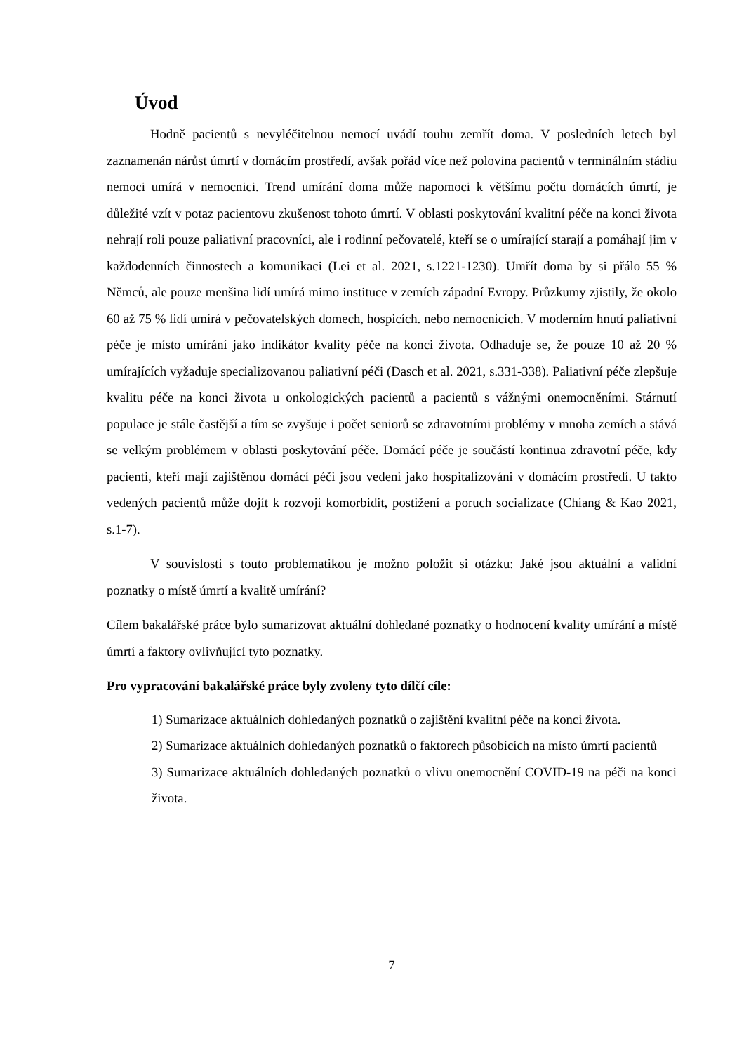Úvod
Hodně pacientů s nevyléčitelnou nemocí uvádí touhu zemřít doma. V posledních letech byl zaznamenán nárůst úmrtí v domácím prostředí, avšak pořád více než polovina pacientů v terminálním stádiu nemoci umírá v nemocnici. Trend umírání doma může napomoci k většímu počtu domácích úmrtí, je důležité vzít v potaz pacientovu zkušenost tohoto úmrtí. V oblasti poskytování kvalitní péče na konci života nehrají roli pouze paliativní pracovníci, ale i rodinní pečovatelé, kteří se o umírající starají a pomáhají jim v každodenních činnostech a komunikaci (Lei et al. 2021, s.1221-1230). Umřít doma by si přálo 55 % Němců, ale pouze menšina lidí umírá mimo instituce v zemích západní Evropy. Průzkumy zjistily, že okolo 60 až 75 % lidí umírá v pečovatelských domech, hospicích. nebo nemocnicích. V moderním hnutí paliativní péče je místo umírání jako indikátor kvality péče na konci života. Odhaduje se, že pouze 10 až 20 % umírajících vyžaduje specializovanou paliativní péči (Dasch et al. 2021, s.331-338). Paliativní péče zlepšuje kvalitu péče na konci života u onkologických pacientů a pacientů s vážnými onemocněními. Stárnutí populace je stále častější a tím se zvyšuje i počet seniorů se zdravotními problémy v mnoha zemích a stává se velkým problémem v oblasti poskytování péče. Domácí péče je součástí kontinua zdravotní péče, kdy pacienti, kteří mají zajištěnou domácí péči jsou vedeni jako hospitalizováni v domácím prostředí. U takto vedených pacientů může dojít k rozvoji komorbidit, postižení a poruch socializace (Chiang & Kao 2021, s.1-7).
V souvislosti s touto problematikou je možno položit si otázku: Jaké jsou aktuální a validní poznatky o místě úmrtí a kvalitě umírání?
Cílem bakalářské práce bylo sumarizovat aktuální dohledané poznatky o hodnocení kvality umírání a místě úmrtí a faktory ovlivňující tyto poznatky.
Pro vypracování bakalářské práce byly zvoleny tyto dílčí cíle:
1) Sumarizace aktuálních dohledaných poznatků o zajištění kvalitní péče na konci života.
2) Sumarizace aktuálních dohledaných poznatků o faktorech působících na místo úmrtí pacientů
3) Sumarizace aktuálních dohledaných poznatků o vlivu onemocnění COVID-19 na péči na konci života.
7